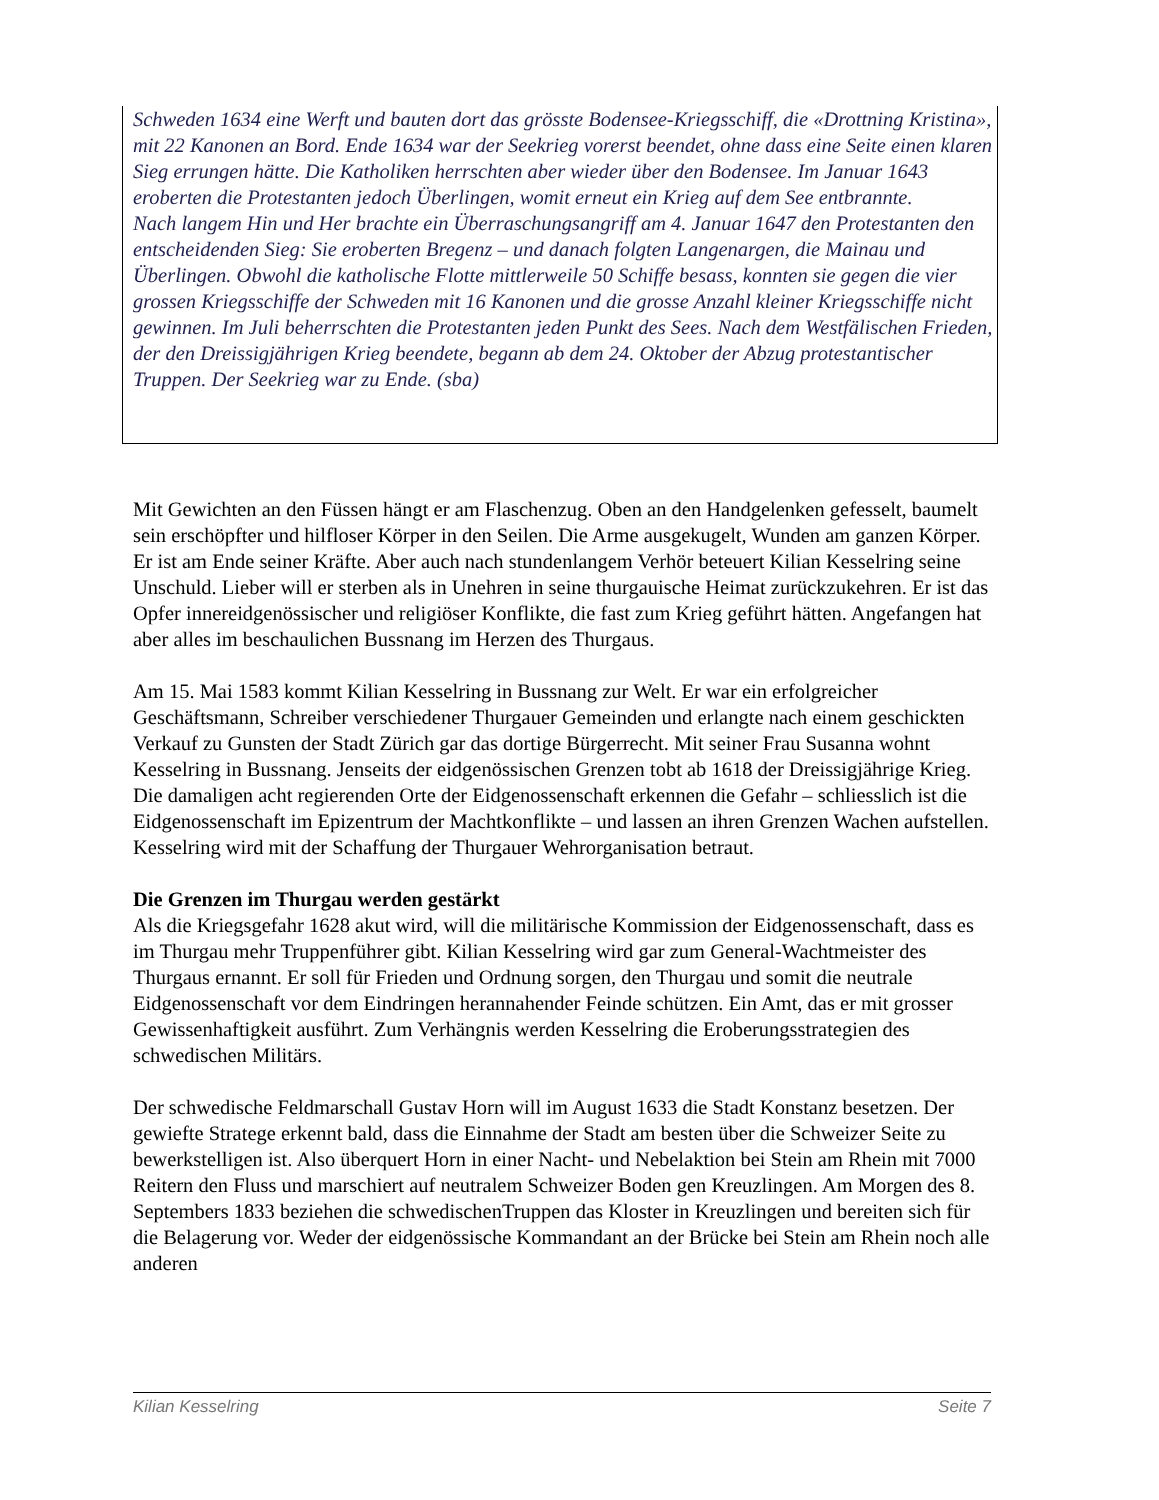Schweden 1634 eine Werft und bauten dort das grösste Bodensee-Kriegsschiff, die «Drottning Kristina», mit 22 Kanonen an Bord. Ende 1634 war der Seekrieg vorerst beendet, ohne dass eine Seite einen klaren Sieg errungen hätte. Die Katholiken herrschten aber wieder über den Bodensee. Im Januar 1643 eroberten die Protestanten jedoch Überlingen, womit erneut ein Krieg auf dem See entbrannte.
Nach langem Hin und Her brachte ein Überraschungsangriff am 4. Januar 1647 den Protestanten den entscheidenden Sieg: Sie eroberten Bregenz – und danach folgten Langenargen, die Mainau und Überlingen. Obwohl die katholische Flotte mittlerweile 50 Schiffe besass, konnten sie gegen die vier grossen Kriegsschiffe der Schweden mit 16 Kanonen und die grosse Anzahl kleiner Kriegsschiffe nicht gewinnen. Im Juli beherrschten die Protestanten jeden Punkt des Sees. Nach dem Westfälischen Frieden, der den Dreissigjährigen Krieg beendete, begann ab dem 24. Oktober der Abzug protestantischer Truppen. Der Seekrieg war zu Ende. (sba)
Mit Gewichten an den Füssen hängt er am Flaschenzug. Oben an den Handgelenken gefesselt, baumelt sein erschöpfter und hilfloser Körper in den Seilen. Die Arme ausgekugelt, Wunden am ganzen Körper. Er ist am Ende seiner Kräfte. Aber auch nach stundenlangem Verhör beteuert Kilian Kesselring seine Unschuld. Lieber will er sterben als in Unehren in seine thurgauische Heimat zurückzukehren. Er ist das Opfer innereidgenössischer und religiöser Konflikte, die fast zum Krieg geführt hätten. Angefangen hat aber alles im beschaulichen Bussnang im Herzen des Thurgaus.
Am 15. Mai 1583 kommt Kilian Kesselring in Bussnang zur Welt. Er war ein erfolgreicher Geschäftsmann, Schreiber verschiedener Thurgauer Gemeinden und erlangte nach einem geschickten Verkauf zu Gunsten der Stadt Zürich gar das dortige Bürgerrecht. Mit seiner Frau Susanna wohnt Kesselring in Bussnang. Jenseits der eidgenössischen Grenzen tobt ab 1618 der Dreissigjährige Krieg. Die damaligen acht regierenden Orte der Eidgenossenschaft erkennen die Gefahr – schliesslich ist die Eidgenossenschaft im Epizentrum der Machtkonflikte – und lassen an ihren Grenzen Wachen aufstellen. Kesselring wird mit der Schaffung der Thurgauer Wehrorganisation betraut.
Die Grenzen im Thurgau werden gestärkt
Als die Kriegsgefahr 1628 akut wird, will die militärische Kommission der Eidgenossenschaft, dass es im Thurgau mehr Truppenführer gibt. Kilian Kesselring wird gar zum General-Wachtmeister des Thurgaus ernannt. Er soll für Frieden und Ordnung sorgen, den Thurgau und somit die neutrale Eidgenossenschaft vor dem Eindringen herannahender Feinde schützen. Ein Amt, das er mit grosser Gewissenhaftigkeit ausführt. Zum Verhängnis werden Kesselring die Eroberungsstrategien des schwedischen Militärs.
Der schwedische Feldmarschall Gustav Horn will im August 1633 die Stadt Konstanz besetzen. Der gewiefte Stratege erkennt bald, dass die Einnahme der Stadt am besten über die Schweizer Seite zu bewerkstelligen ist. Also überquert Horn in einer Nacht- und Nebelaktion bei Stein am Rhein mit 7000 Reitern den Fluss und marschiert auf neutralem Schweizer Boden gen Kreuzlingen. Am Morgen des 8. Septembers 1833 beziehen die schwedischenTruppen das Kloster in Kreuzlingen und bereiten sich für die Belagerung vor. Weder der eidgenössische Kommandant an der Brücke bei Stein am Rhein noch alle anderen
Kilian Kesselring Seite 7